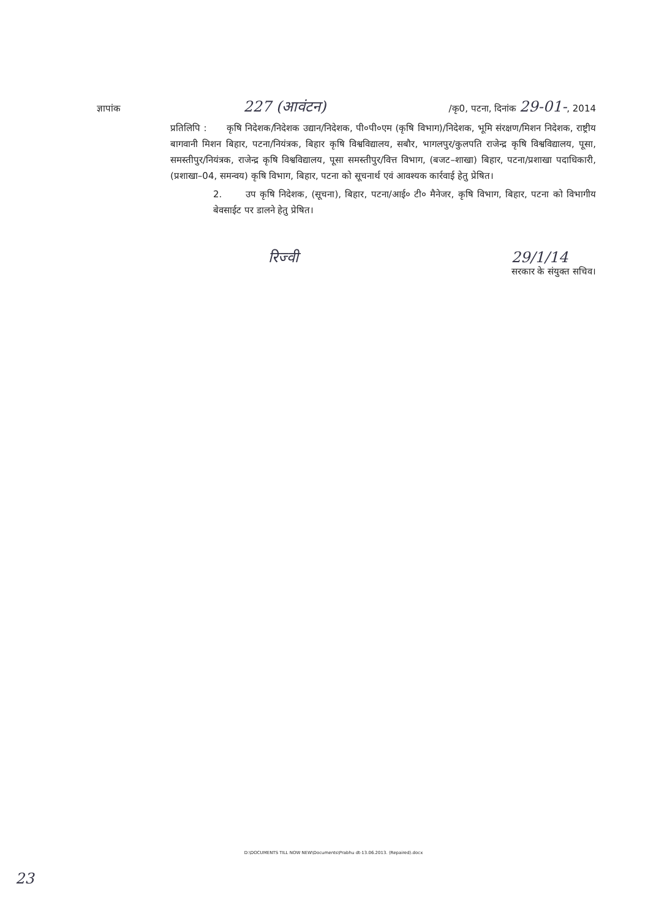ज्ञापांक 227 (आवंटन) /कृ0, पटना, दिनांक 29-01-, 2014
प्रतिलिपि : कृषि निदेशक/निदेशक उद्यान/निदेशक, पी०पी०एम (कृषि विभाग)/निदेशक, भूमि संरक्षण/मिशन निदेशक, राष्ट्रीय बागवानी मिशन बिहार, पटना/नियंत्रक, बिहार कृषि विश्वविद्यालय, सबौर, भागलपुर/कुलपति राजेन्द्र कृषि विश्वविद्यालय, पूसा, समस्तीपुर/नियंत्रक, राजेन्द्र कृषि विश्वविद्यालय, पूसा समस्तीपुर/वित्त विभाग, (बजट–शाखा) बिहार, पटना/प्रशाखा पदाधिकारी, (प्रशाखा–04, समन्वय) कृषि विभाग, बिहार, पटना को सूचनार्थ एवं आवश्यक कार्रवाई हेतु प्रेषित।
2. उप कृषि निदेशक, (सूचना), बिहार, पटना/आई० टी० मैनेजर, कृषि विभाग, बिहार, पटना को विभागीय बेवसाईट पर डालने हेतु प्रेषित।
रिज्वी 29/1/14
सरकार के संयुक्त सचिव।
D:\DOCUMENTS TILL NOW NEW\Documents\Prabhu dt-13.06.2013. (Repaired).docx
23